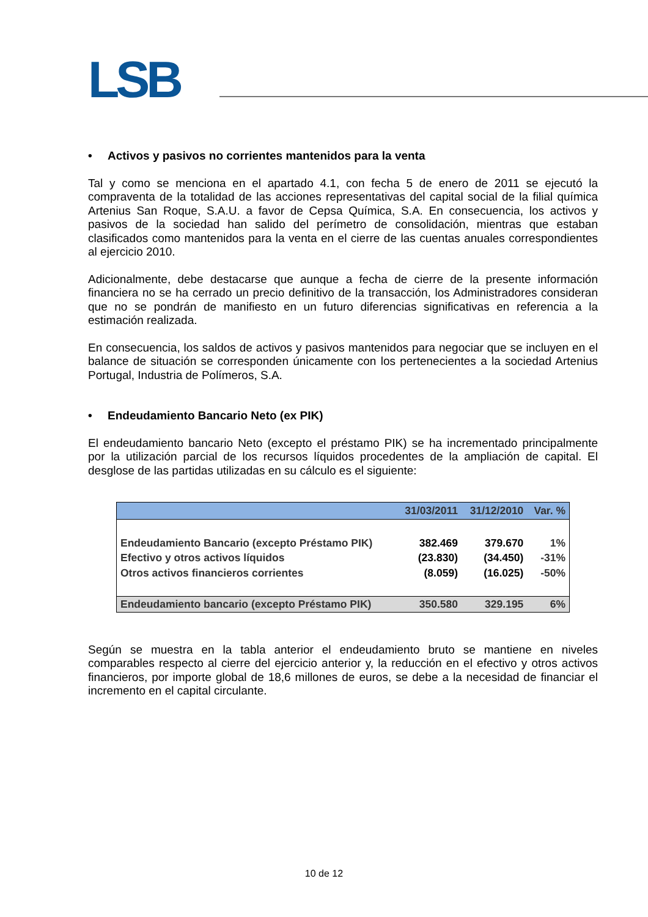LSB
• Activos y pasivos no corrientes mantenidos para la venta
Tal y como se menciona en el apartado 4.1, con fecha 5 de enero de 2011 se ejecutó la compraventa de la totalidad de las acciones representativas del capital social de la filial química Artenius San Roque, S.A.U. a favor de Cepsa Química, S.A. En consecuencia, los activos y pasivos de la sociedad han salido del perímetro de consolidación, mientras que estaban clasificados como mantenidos para la venta en el cierre de las cuentas anuales correspondientes al ejercicio 2010.
Adicionalmente, debe destacarse que aunque a fecha de cierre de la presente información financiera no se ha cerrado un precio definitivo de la transacción, los Administradores consideran que no se pondrán de manifiesto en un futuro diferencias significativas en referencia a la estimación realizada.
En consecuencia, los saldos de activos y pasivos mantenidos para negociar que se incluyen en el balance de situación se corresponden únicamente con los pertenecientes a la sociedad Artenius Portugal, Industria de Polímeros, S.A.
• Endeudamiento Bancario Neto (ex PIK)
El endeudamiento bancario Neto (excepto el préstamo PIK) se ha incrementado principalmente por la utilización parcial de los recursos líquidos procedentes de la ampliación de capital. El desglose de las partidas utilizadas en su cálculo es el siguiente:
| | 31/03/2011 | 31/12/2010 | Var. % |
| --- | --- | --- | --- |
| Endeudamiento Bancario (excepto Préstamo PIK) | 382.469 | 379.670 | 1% |
| Efectivo y otros activos líquidos | (23.830) | (34.450) | -31% |
| Otros activos financieros corrientes | (8.059) | (16.025) | -50% |
| Endeudamiento bancario (excepto Préstamo PIK) | 350.580 | 329.195 | 6% |
Según se muestra en la tabla anterior el endeudamiento bruto se mantiene en niveles comparables respecto al cierre del ejercicio anterior y, la reducción en el efectivo y otros activos financieros, por importe global de 18,6 millones de euros, se debe a la necesidad de financiar el incremento en el capital circulante.
10 de 12